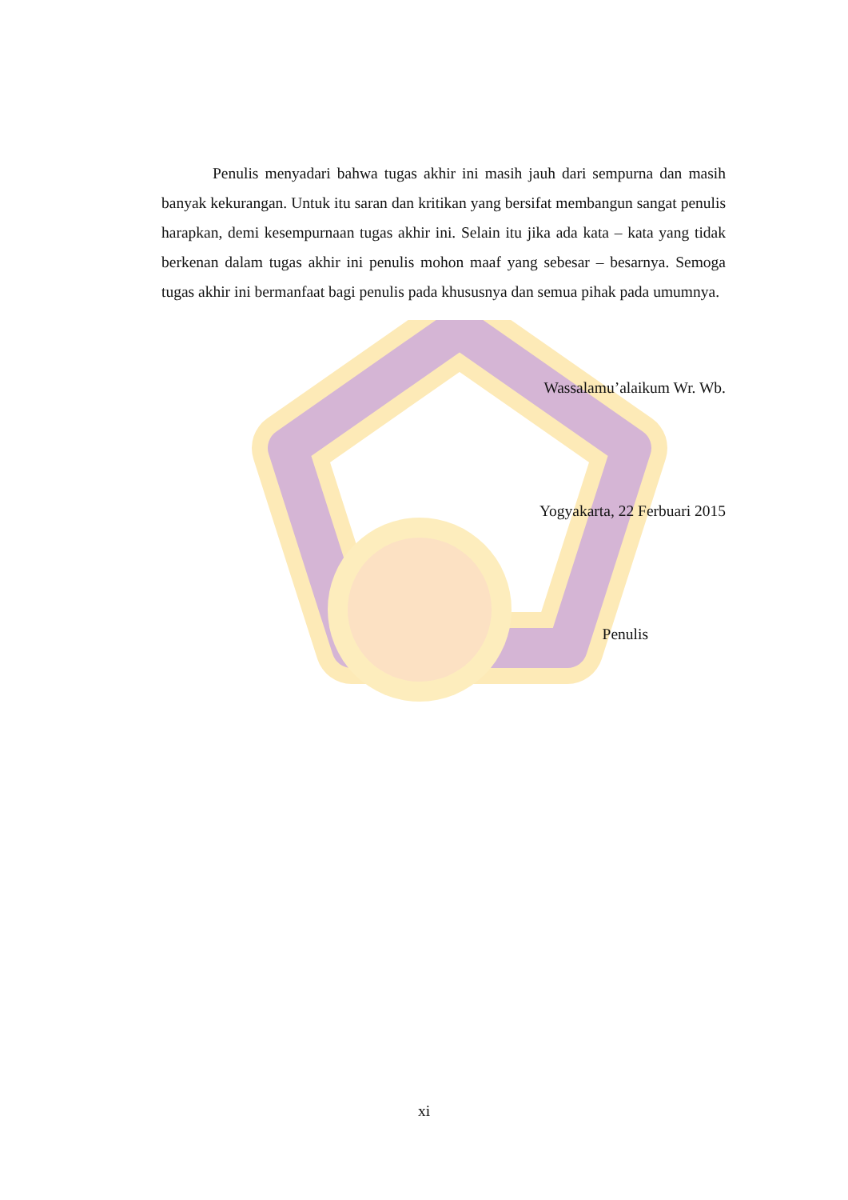Penulis menyadari bahwa tugas akhir ini masih jauh dari sempurna dan masih banyak kekurangan. Untuk itu saran dan kritikan yang bersifat membangun sangat penulis harapkan, demi kesempurnaan tugas akhir ini. Selain itu jika ada kata – kata yang tidak berkenan dalam tugas akhir ini penulis mohon maaf yang sebesar – besarnya. Semoga tugas akhir ini bermanfaat bagi penulis pada khususnya dan semua pihak pada umumnya.
Wassalamu’alaikum Wr. Wb.
Yogyakarta, 22 Ferbuari 2015
Penulis
xi